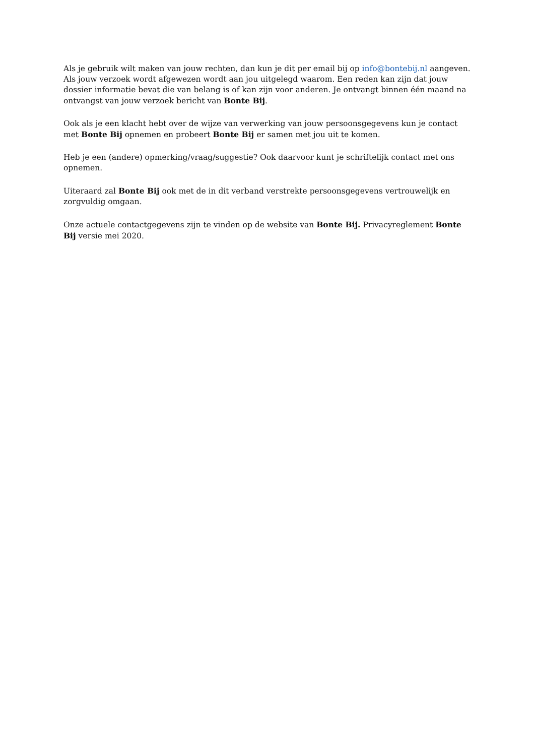Als je gebruik wilt maken van jouw rechten, dan kun je dit per email bij op info@bontebij.nl aangeven. Als jouw verzoek wordt afgewezen wordt aan jou uitgelegd waarom. Een reden kan zijn dat jouw dossier informatie bevat die van belang is of kan zijn voor anderen. Je ontvangt binnen één maand na ontvangst van jouw verzoek bericht van Bonte Bij.
Ook als je een klacht hebt over de wijze van verwerking van jouw persoonsgegevens kun je contact met Bonte Bij opnemen en probeert Bonte Bij er samen met jou uit te komen.
Heb je een (andere) opmerking/vraag/suggestie? Ook daarvoor kunt je schriftelijk contact met ons opnemen.
Uiteraard zal Bonte Bij ook met de in dit verband verstrekte persoonsgegevens vertrouwelijk en zorgvuldig omgaan.
Onze actuele contactgegevens zijn te vinden op de website van Bonte Bij. Privacyreglement Bonte Bij versie mei 2020.